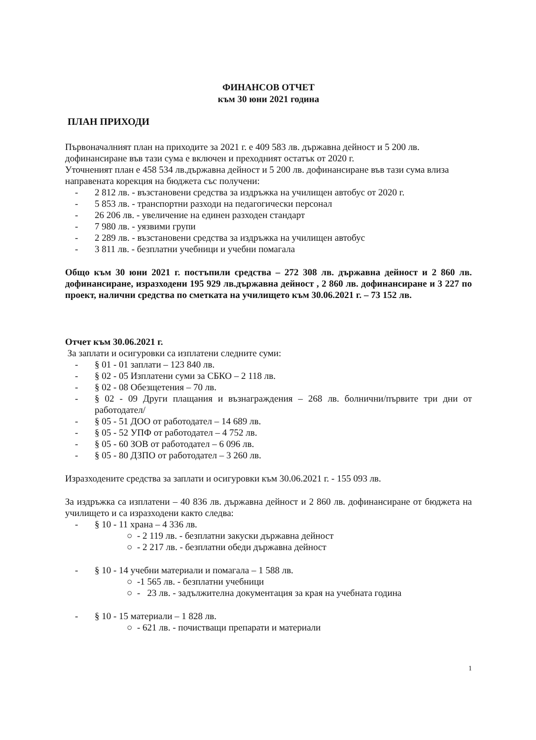ФИНАНСОВ ОТЧЕТ
към 30 юни 2021 година
ПЛАН ПРИХОДИ
Първоначалният план на приходите за 2021 г. е 409 583 лв. държавна дейност и 5 200 лв. дофинансиране във тази сума е включен и преходният остатък от 2020 г.
Уточненият план е 458 534 лв.държавна дейност и 5 200 лв. дофинансиране във тази сума влиза направената корекция на бюджета със получени:
- 2 812 лв. - възстановени средства за издръжка на училищен автобус от 2020 г.
- 5 853 лв. - транспортни разходи на педагогически персонал
- 26 206 лв. - увеличение на единен разходен стандарт
- 7 980 лв. - уязвими групи
- 2 289 лв. - възстановени средства за издръжка на училищен автобус
- 3 811 лв. - безплатни учебници и учебни помагала
Общо към 30 юни 2021 г. постъпили средства – 272 308 лв. държавна дейност и 2 860 лв. дофинансиране, изразходени 195 929 лв.държавна дейност , 2 860 лв. дофинансиране и 3 227 по проект, налични средства по сметката на училището към 30.06.2021 г. – 73 152 лв.
Отчет към 30.06.2021 г.
За заплати и осигуровки са изплатени следните суми:
- § 01 - 01 заплати – 123 840 лв.
- § 02 - 05 Изплатени суми за СБКО – 2 118 лв.
- § 02 - 08 Обезщетения – 70 лв.
- § 02 - 09 Други плащания и възнаграждения – 268 лв. болнични/първите три дни от работодател/
- § 05 - 51 ДОО от работодател – 14 689 лв.
- § 05 - 52 УПФ от работодател – 4 752 лв.
- § 05 - 60 ЗОВ от работодател – 6 096 лв.
- § 05 - 80 ДЗПО от работодател – 3 260 лв.
Изразходените средства за заплати и осигуровки към 30.06.2021 г. - 155 093 лв.
За издръжка са изплатени – 40 836 лв. държавна дейност и 2 860 лв. дофинансиране от бюджета на училището и са изразходени както следва:
- § 10 - 11 храна – 4 336 лв.
○ - 2 119 лв. - безплатни закуски държавна дейност
○ - 2 217 лв. - безплатни обеди държавна дейност
- § 10 - 14 учебни материали и помагала – 1 588 лв.
○ -1 565 лв. - безплатни учебници
○ - 23 лв. - задължителна документация за края на учебната година
- § 10 - 15 материали – 1 828 лв.
○ - 621 лв. - почистващи препарати и материали
1